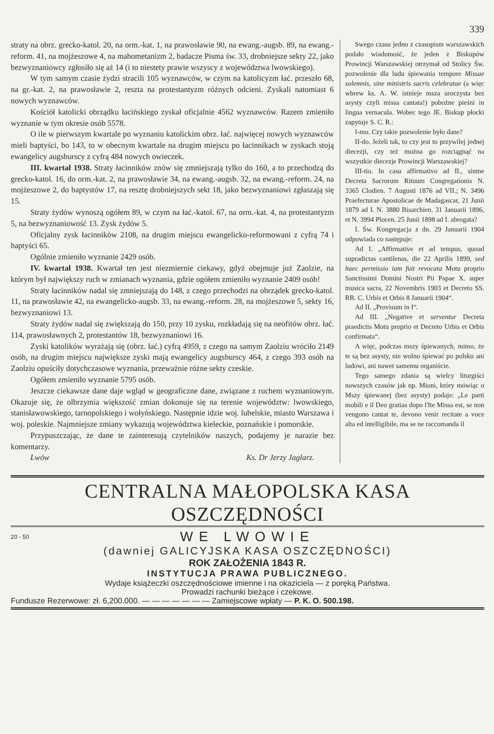339
straty na obrz. grecko-katol. 20, na orm.-kat. 1, na prawosławie 90, na ewang.-augsb. 89, na ewang.-reform. 41, na mojżeszowe 4, na mahometanizm 2, badacze Pisma św. 33, drobniejsze sekty 22, jako bezwyznaniowcy zgłosiło się aż 14 (i to niestety prawie wszyscy z województwa lwowskiego).
W tym samym czasie żydzi stracili 105 wyznawców, w czym na katolicyzm łać. przeszło 68, na gr.-kat. 2, na prawosławie 2, reszta na protestantyzm różnych odcieni. Zyskali natomiast 6 nowych wyznawców.
Kościół katolicki obrządku łacińskiego zyskał oficjalnie 4562 wyznawców. Razem zmieniło wyznanie w tym okresie osób 5578.
O ile w pierwszym kwartale po wyznaniu katolickim obrz. łać. najwięcej nowych wyznawców mieli baptyści, bo 143, to w obecnym kwartale na drugim miejscu po łacinnikach w zyskach stoją ewangelicy augsburscy z cyfrą 484 nowych owieczek.
III. kwartał 1938. Straty łacinników znów się zmniejszają tylko do 160, a to przechodzą do grecko-katol. 16, do orm.-kat. 2, na prawosławie 34, na ewang.-augsb. 32, na ewang.-reform. 24, na mojżeszowe 2, do baptystów 17, na resztę drobniejszych sekt 18, jako bezwyznaniowi zgłaszają się 15.
Straty żydów wynoszą ogółem 89, w czym na łać.-katol. 67, na orm.-kat. 4, na protestantyzm 5, na bezwyznaniowość 13. Zysk żydów 5.
Oficjalny zysk łacinników 2108, na drugim miejscu ewangelicko-reformowani z cyfrą 74 i baptyści 65.
Ogólnie zmieniło wyznanie 2429 osób.
IV. kwartał 1938. Kwartał ten jest niezmiernie ciekawy, gdyż obejmuje już Zaolzie, na którym był największy ruch w zmianach wyznania, gdzie ogółem zmieniło wyznanie 2409 osób!
Straty łacinników nadal się zmniejszają do 148, z czego przechodzi na obrządek grecko-katol. 11, na prawosławie 42, na ewangelicko-augsb. 33, na ewang.-reform. 28, na mojżeszowe 5, sekty 16, bezwyznaniowi 13.
Straty żydów nadal się zwiększają do 150, przy 10 zysku, rozkładają się na neofitów obrz. łać. 114, prawosławnych 2, protestantów 18, bezwyznaniowi 16.
Zyski katolików wyrażają się (obrz. łać.) cyfrą 4959, z czego na samym Zaolziu wróciło 2149 osób, na drugim miejscu największe zyski mają ewangelicy augsburscy 464, z czego 393 osób na Zaolziu opuściły dotychczasowe wyznania, przeważnie różne sekty czeskie.
Ogółem zmieniło wyznanie 5795 osób.
Jeszcze ciekawsze dane daje wgląd w geograficzne dane, związane z ruchem wyznaniowym. Okazuje się, że olbrzymia większość zmian dokonuje się na terenie województw: lwowskiego, stanisławowskiego, tarnopolskiego i wołyńskiego. Następnie idzie woj. lubelskie, miasto Warszawa i woj. poleskie. Najmniejsze zmiany wykazują województwa kieleckie, poznańskie i pomorskie.
Przypuszczając, że dane te zainteresują czytelników naszych, podajemy je narazie bez komentarzy.
Lwów Ks. Dr Jerzy Jaglarz.
Swego czasu jedno z czasopism warszawskich podało wiadomość, że jeden z Biskupów Prowincji Warszawskiej otrzymał od Stolicy Św. pozwolenie dla ludu śpiewania tempore Missae solemnis, sine ministris sacris celebratae (a więc wbrew ks. A. W. istnieje msza uroczysta bez asysty czyli missa cantata!) pobożne pieśni in lingua vernacula. Wobec tego JE. Biskup płocki zapytuje S. C. R.:
I-mo. Czy takie pozwolenie było dane?
II-do. Jeżeli tak, to czy jest to przywilej jednej diecezji, czy też można go rozciągnąć na wszystkie diecezje Prowincji Warszawskiej?
III-tio. In casu affirmativo ad II., sintne Decreta Sacrorum Rituum Congregationis N. 3365 Clodien. 7 Augusti 1876 ad VII.; N. 3496 Praefecturae Apostolicae de Madagascar, 21 Junii 1879 ad I. N. 3880 Bisarchien. 31 Januarii 1896, et N. 3994 Plocen. 25 Junii 1898 ad I. abrogata?
I. Św. Kongregacja z dn. 29 Januarii 1904 odpowiada co następuje:
Ad I. „Affirmative et ad tempus, quoad supradictas cantilenas, die 22 Aprilis 1899, sed haec permissio iam fuit revocata Motu proprio Sanctissimi Domini Nostri Pii Papae X. super musica sacra, 22 Novembris 1903 et Decreto SS. RR. C. Urbis et Orbis 8 Januarii 1904“.
Ad II. „Provisum in I“.
Ad III. „Negative et serventur Decreta praedictis Motu proprio et Decreto Urbis et Orbis confirmata“.
A więc, podczas mszy śpiewanych, mimo, że te są bez asysty, nie wolno śpiewać po polsku ani ludowi, ani nawet samemu organiście.
Tego samego zdania są wielcy liturgiści nowszych czasów jak np. Mioni, który mówiąc o Mszy śpiewanej (bez asysty) podaje: „Le parti mobili e il Deo gratias dopo l'Ite Missa est, se non vengono cantat te, devono venir recitate a voce alta ed intelligibile, ma se ne raccomanda il
CENTRALNA MAŁOPOLSKA KASA OSZCZĘDNOŚCI
20 - 50 WE LWOWIE
(dawniej GALICYJSKA KASA OSZCZĘDNOŚCI)
ROK ZAŁOŻENIA 1843 R.
INSTYTUCJA PRAWA PUBLICZNEGO.
Wydaje książeczki oszczędnościowe imienne i na okaziciela — z poręką Państwa.
Prowadzi rachunki bieżące i czekowe.
Fundusze Rezerwowe: zł. 6,200.000. — — — — — — — Zamiejscowe wpłaty — P. K. O. 500.198.